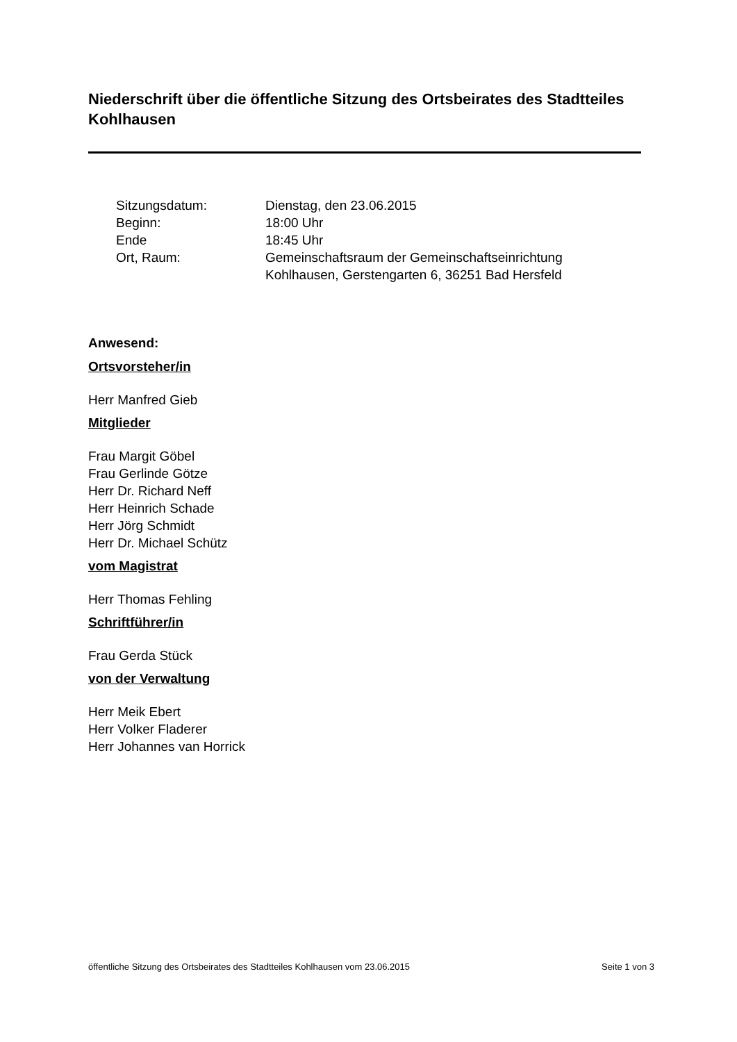Niederschrift über die öffentliche Sitzung des Ortsbeirates des Stadtteiles Kohlhausen
| Sitzungsdatum: | Dienstag, den 23.06.2015 |
| Beginn: | 18:00 Uhr |
| Ende | 18:45 Uhr |
| Ort, Raum: | Gemeinschaftsraum der Gemeinschaftseinrichtung Kohlhausen, Gerstengarten 6, 36251 Bad Hersfeld |
Anwesend:
Ortsvorsteher/in
Herr Manfred Gieb
Mitglieder
Frau Margit Göbel
Frau Gerlinde Götze
Herr Dr. Richard Neff
Herr Heinrich Schade
Herr Jörg Schmidt
Herr Dr. Michael Schütz
vom Magistrat
Herr Thomas Fehling
Schriftführer/in
Frau Gerda Stück
von der Verwaltung
Herr Meik Ebert
Herr Volker Fladerer
Herr Johannes van Horrick
öffentliche Sitzung des Ortsbeirates des Stadtteiles Kohlhausen vom 23.06.2015 Seite 1 von 3